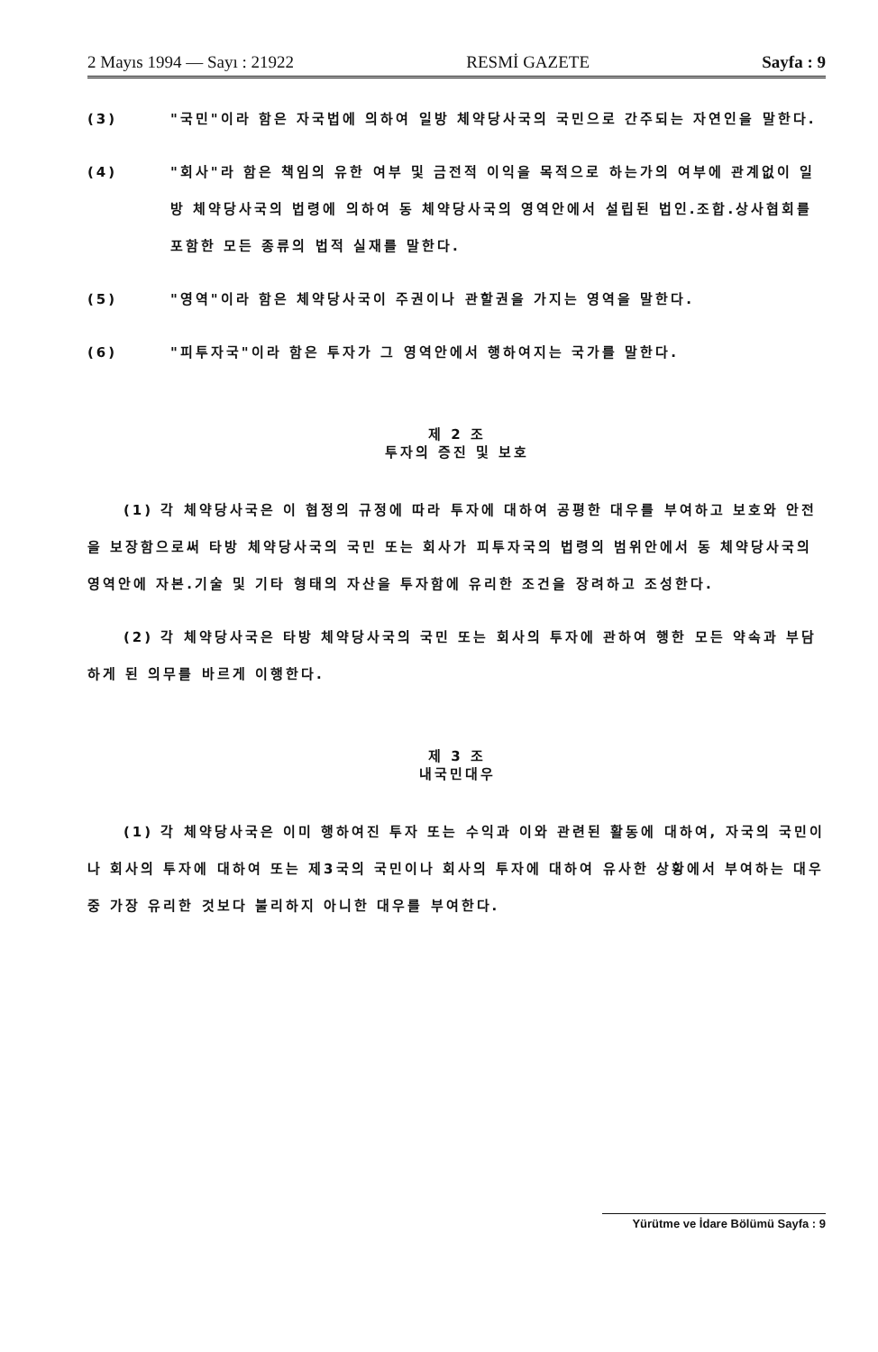2 Mayıs 1994 — Sayı : 21922 RESMİ GAZETE Sayfa : 9
(3) "국민"이라 함은 자국법에 의하여 일방 체약당사국의 국민으로 간주되는 자연인을 말한다.
(4) "회사"라 함은 책임의 유한 여부 및 금전적 이익을 목적으로 하는가의 여부에 관계없이 일방 체약당사국의 법령에 의하여 동 체약당사국의 영역안에서 설립된 법인.조합.상사협회를 포함한 모든 종류의 법적 실재를 말한다.
(5) "영역"이라 함은 체약당사국이 주권이나 관할권을 가지는 영역을 말한다.
(6) "피투자국"이라 함은 투자가 그 영역안에서 행하여지는 국가를 말한다.
제 2 조
투자의 증진 및 보호
(1) 각 체약당사국은 이 협정의 규정에 따라 투자에 대하여 공평한 대우를 부여하고 보호와 안전을 보장함으로써 타방 체약당사국의 국민 또는 회사가 피투자국의 법령의 범위안에서 동 체약당사국의 영역안에 자본.기술 및 기타 형태의 자산을 투자함에 유리한 조건을 장려하고 조성한다.
(2) 각 체약당사국은 타방 체약당사국의 국민 또는 회사의 투자에 관하여 행한 모든 약속과 부담하게 된 의무를 바르게 이행한다.
제 3 조
내국민대우
(1) 각 체약당사국은 이미 행하여진 투자 또는 수익과 이와 관련된 활동에 대하여, 자국의 국민이나 회사의 투자에 대하여 또는 제3국의 국민이나 회사의 투자에 대하여 유사한 상황에서 부여하는 대우중 가장 유리한 것보다 불리하지 아니한 대우를 부여한다.
Yürütme ve İdare Bölümü Sayfa : 9